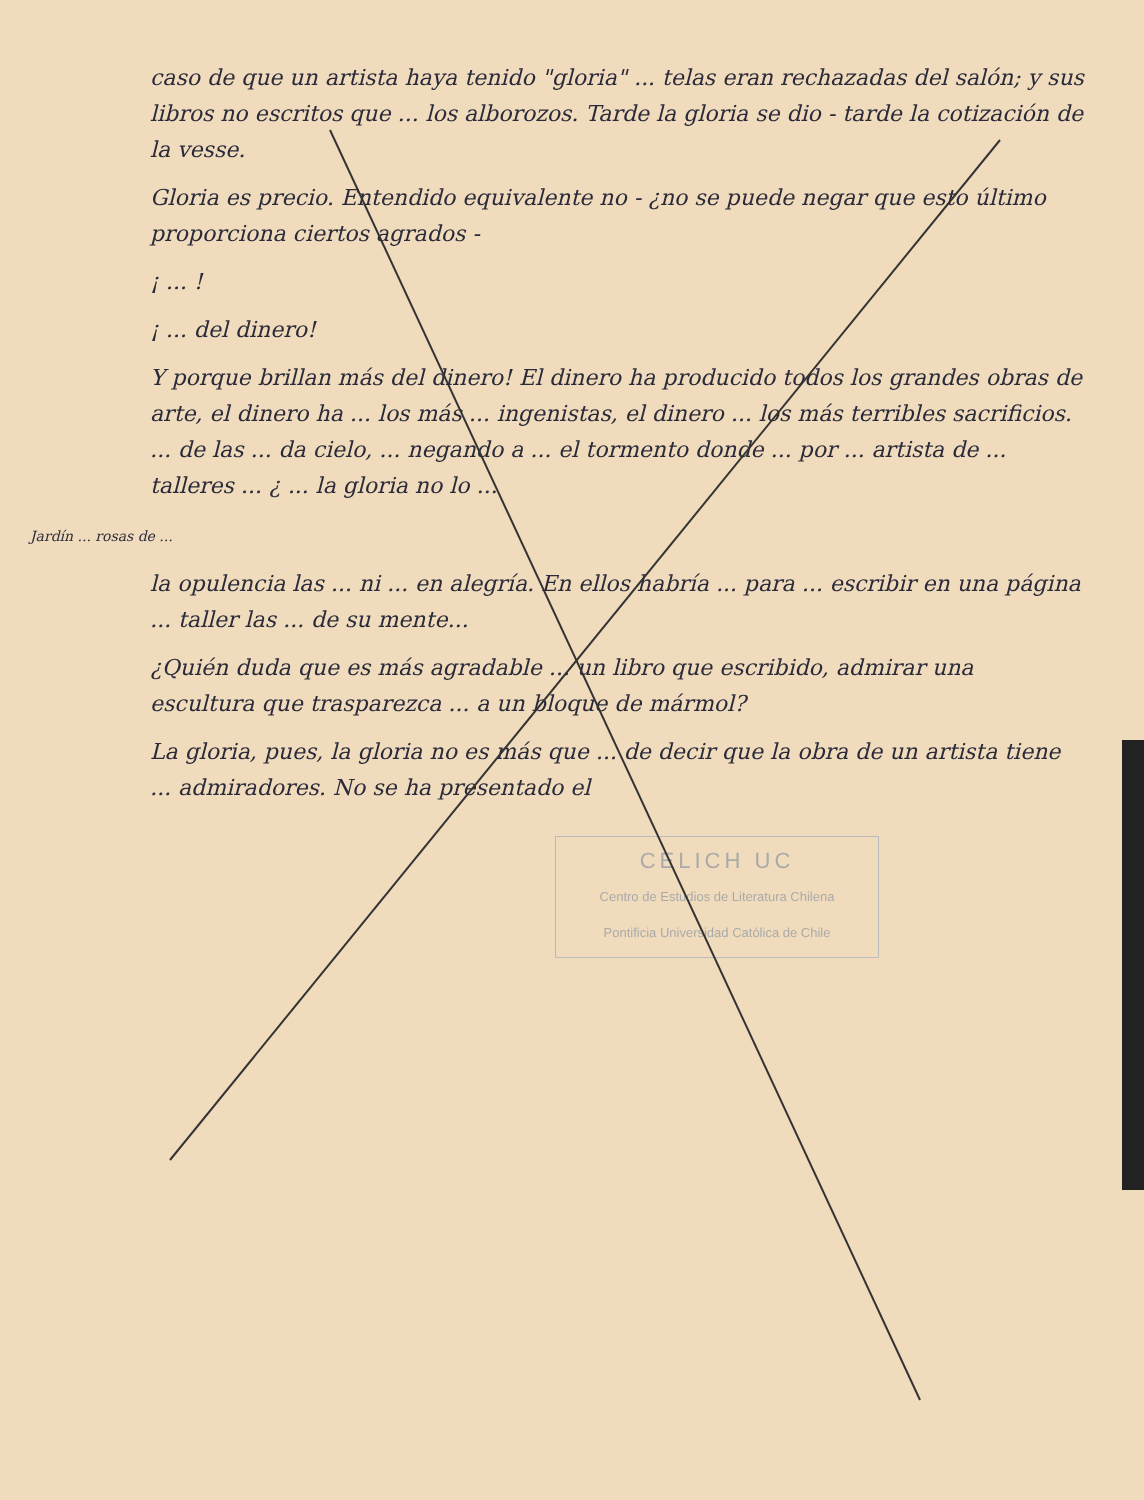caso de que un artista haya tenido "gloria" ... telas eran rechazadas del salón; y sus libros no escritos que ... los alborozos. Tarde la gloria se dio - tarde la cotización de la vesse.
Gloria es precio. Entendido equivalente no - ¿no se puede negar que esto último proporciona ciertos agrados -
¡ ... !
¡ ... del dinero!
Y porque brillan más del dinero! El dinero ha producido todos los grandes obras de arte, el dinero ha ... los más ... ingenistas, el dinero ... los más terribles sacrificios. ... de las ... da cielo, ... negando a ... el tormento donde ... por ... artista de ... talleres ... ¿ ... la gloria no lo ...
Jardín ... rosas de ...
la opulencia las ... ni ... en alegría. En ellos habría ... para ... escribir en una página ... taller las ... de su mente...
¿Quién duda que es más agradable ... un libro que escribido, admirar una escultura que trasparezca ... a un bloque de mármol?
La gloria, pues, la gloria no es más que ... de decir que la obra de un artista tiene ... admiradores. No se ha presentado el
CELICH UC
Centro de Estudios de Literatura Chilena
Pontificia Universidad Católica de Chile